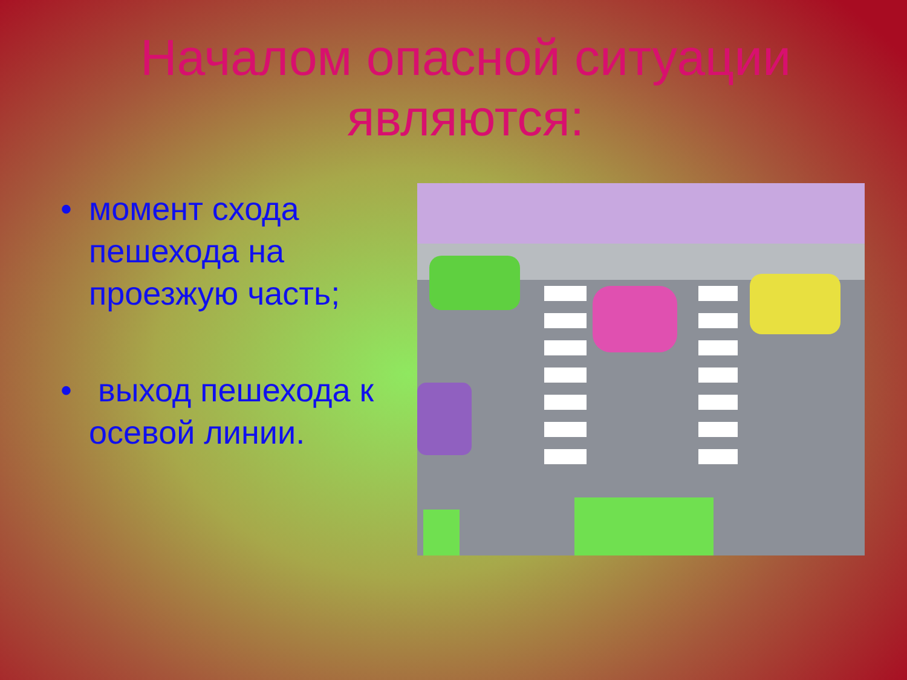Началом опасной ситуации
являются:
• момент схода пешехода на проезжую часть;
• выход пешехода к осевой линии.